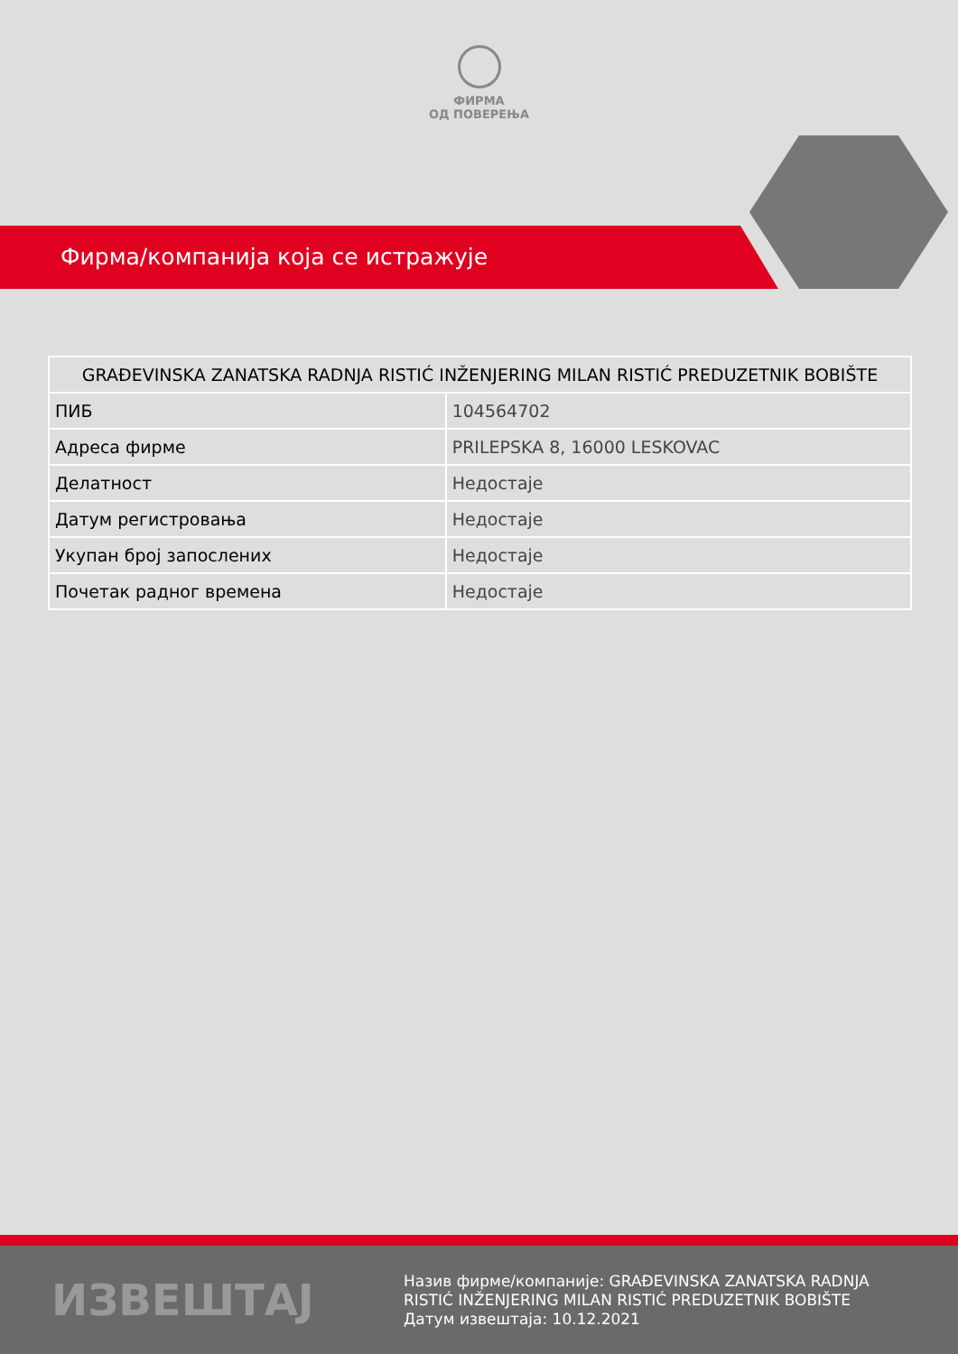ФИРМА
ОД ПОВЕРЕЊА
Фирма/компанија која се истражује
| GRAĐEVINSKA ZANATSKA RADNJA RISTIĆ INŽENJERING MILAN RISTIĆ PREDUZETNIK BOBIŠTE | |
| --- | --- |
| ПИБ | 104564702 |
| Адреса фирме | PRILEPSKA 8, 16000 LESKOVAC |
| Делатност | Недостаје |
| Датум регистровања | Недостаје |
| Укупан број запослених | Недостаје |
| Почетак радног времена | Недостаје |
ИЗВЕШТАЈ
Назив фирме/компаније: GRAĐEVINSKA ZANATSKA RADNJA RISTIĆ INŽENJERING MILAN RISTIĆ PREDUZETNIK BOBIŠTE
Датум извештаја: 10.12.2021